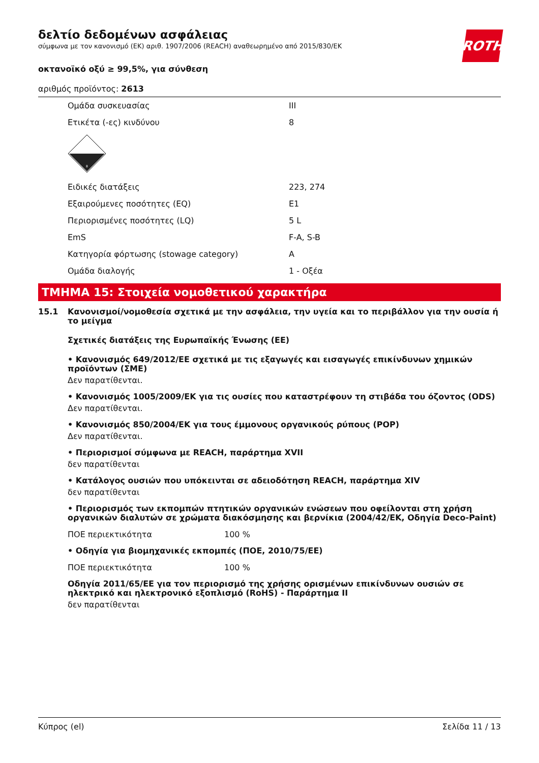ROTH
δελτίο δεδομένων ασφάλειας
σύμφωνα με τον κανονισμό (ΕΚ) αριθ. 1907/2006 (REACH) αναθεωρημένο από 2015/830/ΕΚ
οκτανοϊκό οξύ ≥ 99,5%, για σύνθεση
αριθμός προϊόντος: 2613
| Ομάδα συσκευασίας | III |
| Ετικέτα (-ες) κινδύνου | 8 |
| 8 | |
| Ειδικές διατάξεις | 223, 274 |
| Εξαιρούμενες ποσότητες (EQ) | E1 |
| Περιορισμένες ποσότητες (LQ) | 5 L |
| EmS | F-A, S-B |
| Κατηγορία φόρτωσης (stowage category) | A |
| Ομάδα διαλογής | 1 - Οξέα |
ΤΜΗΜΑ 15: Στοιχεία νομοθετικού χαρακτήρα
15.1 Κανονισμοί/νομοθεσία σχετικά με την ασφάλεια, την υγεία και το περιβάλλον για την ουσία ή το μείγμα
Σχετικές διατάξεις της Ευρωπαϊκής Ένωσης (ΕΕ)
• Κανονισμός 649/2012/ΕΕ σχετικά με τις εξαγωγές και εισαγωγές επικίνδυνων χημικών προϊόντων (ΣΜΕ)
Δεν παρατίθενται.
• Κανονισμός 1005/2009/ΕΚ για τις ουσίες που καταστρέφουν τη στιβάδα του όζοντος (ODS)
Δεν παρατίθενται.
• Κανονισμός 850/2004/ΕΚ για τους έμμονους οργανικούς ρύπους (POP)
Δεν παρατίθενται.
• Περιορισμοί σύμφωνα με REACH, παράρτημα XVII
δεν παρατίθενται
• Κατάλογος ουσιών που υπόκεινται σε αδειοδότηση REACH, παράρτημα XIV
δεν παρατίθενται
• Περιορισμός των εκπομπών πτητικών οργανικών ενώσεων που οφείλονται στη χρήση οργανικών διαλυτών σε χρώματα διακόσμησης και βερνίκια (2004/42/ΕΚ, Οδηγία Deco-Paint)
ΠΟΕ περιεκτικότητα 100 %
• Οδηγία για βιομηχανικές εκπομπές (ΠΟΕ, 2010/75/ΕΕ)
ΠΟΕ περιεκτικότητα 100 %
Οδηγία 2011/65/ΕΕ για τον περιορισμό της χρήσης ορισμένων επικίνδυνων ουσιών σε ηλεκτρικό και ηλεκτρονικό εξοπλισμό (RoHS) - Παράρτημα II
δεν παρατίθενται
Κύπρος (el) Σελίδα 11 / 13